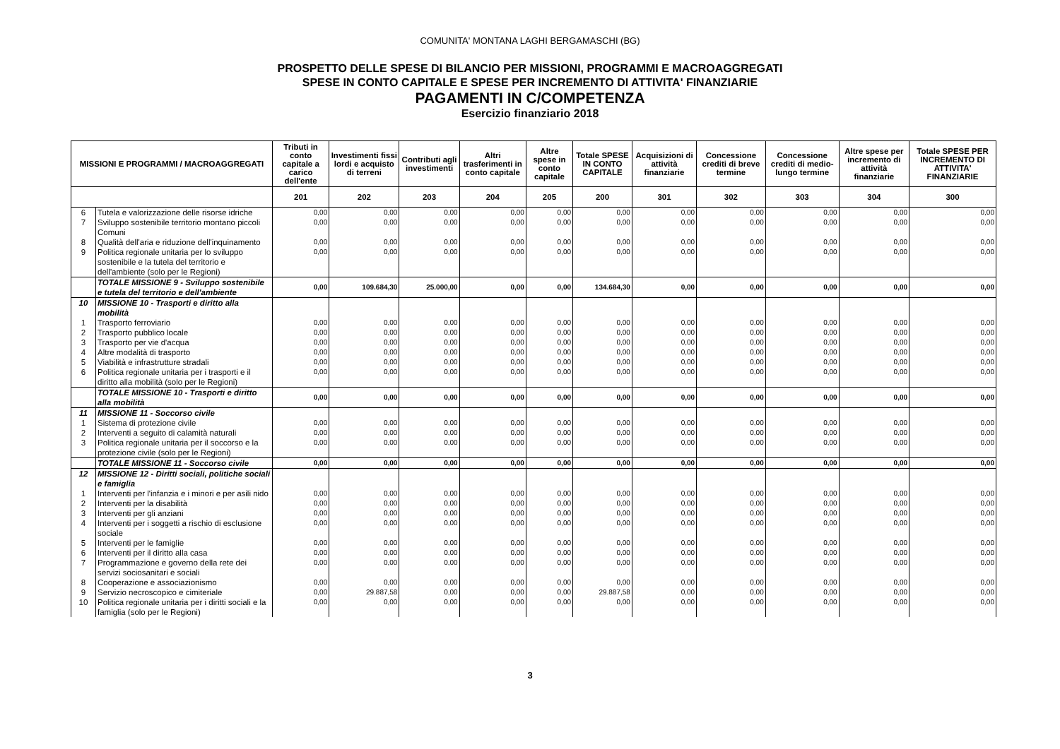COMUNITA' MONTANA LAGHI BERGAMASCHI (BG)
PROSPETTO DELLE SPESE DI BILANCIO PER MISSIONI, PROGRAMMI E MACROAGGREGATI
SPESE IN CONTO CAPITALE E SPESE PER INCREMENTO DI ATTIVITA' FINANZIARIE
PAGAMENTI IN C/COMPETENZA
Esercizio finanziario 2018
| MISSIONI E PROGRAMMI / MACROAGGREGATI | | Tributi in conto capitale a carico dell'ente | Investimenti fissi lordi e acquisto di terreni | Contributi agli investimenti | Altri trasferimenti in conto capitale | Altre spese in conto capitale | Totale SPESE IN CONTO CAPITALE | Acquisizioni di attività finanziarie | Concessione crediti di breve termine | Concessione crediti di medio-lungo termine | Altre spese per incremento di attività finanziarie | Totale SPESE PER INCREMENTO DI ATTIVITA' FINANZIARIE |
| --- | --- | --- | --- | --- | --- | --- | --- | --- | --- | --- | --- | --- |
| | | 201 | 202 | 203 | 204 | 205 | 200 | 301 | 302 | 303 | 304 | 300 |
| 6 | Tutela e valorizzazione delle risorse idriche | 0,00 | 0,00 | 0,00 | 0,00 | 0,00 | 0,00 | 0,00 | 0,00 | 0,00 | 0,00 | 0,00 |
| 7 | Sviluppo sostenibile territorio montano piccoli Comuni | 0,00 | 0,00 | 0,00 | 0,00 | 0,00 | 0,00 | 0,00 | 0,00 | 0,00 | 0,00 | 0,00 |
| 8 | Qualità dell'aria e riduzione dell'inquinamento | 0,00 | 0,00 | 0,00 | 0,00 | 0,00 | 0,00 | 0,00 | 0,00 | 0,00 | 0,00 | 0,00 |
| 9 | Politica regionale unitaria per lo sviluppo sostenibile e la tutela del territorio e dell'ambiente (solo per le Regioni) | 0,00 | 0,00 | 0,00 | 0,00 | 0,00 | 0,00 | 0,00 | 0,00 | 0,00 | 0,00 | 0,00 |
| | TOTALE MISSIONE 9 - Sviluppo sostenibile e tutela del territorio e dell'ambiente | 0,00 | 109.684,30 | 25.000,00 | 0,00 | 0,00 | 134.684,30 | 0,00 | 0,00 | 0,00 | 0,00 | 0,00 |
| 10 | MISSIONE 10 - Trasporti e diritto alla mobilità | | | | | | | | | | | |
| 1 | Trasporto ferroviario | 0,00 | 0,00 | 0,00 | 0,00 | 0,00 | 0,00 | 0,00 | 0,00 | 0,00 | 0,00 | 0,00 |
| 2 | Trasporto pubblico locale | 0,00 | 0,00 | 0,00 | 0,00 | 0,00 | 0,00 | 0,00 | 0,00 | 0,00 | 0,00 | 0,00 |
| 3 | Trasporto per vie d'acqua | 0,00 | 0,00 | 0,00 | 0,00 | 0,00 | 0,00 | 0,00 | 0,00 | 0,00 | 0,00 | 0,00 |
| 4 | Altre modalità di trasporto | 0,00 | 0,00 | 0,00 | 0,00 | 0,00 | 0,00 | 0,00 | 0,00 | 0,00 | 0,00 | 0,00 |
| 5 | Viabilità e infrastrutture stradali | 0,00 | 0,00 | 0,00 | 0,00 | 0,00 | 0,00 | 0,00 | 0,00 | 0,00 | 0,00 | 0,00 |
| 6 | Politica regionale unitaria per i trasporti e il diritto alla mobilità (solo per le Regioni) | 0,00 | 0,00 | 0,00 | 0,00 | 0,00 | 0,00 | 0,00 | 0,00 | 0,00 | 0,00 | 0,00 |
| | TOTALE MISSIONE 10 - Trasporti e diritto alla mobilità | 0,00 | 0,00 | 0,00 | 0,00 | 0,00 | 0,00 | 0,00 | 0,00 | 0,00 | 0,00 | 0,00 |
| 11 | MISSIONE 11 - Soccorso civile | | | | | | | | | | | |
| 1 | Sistema di protezione civile | 0,00 | 0,00 | 0,00 | 0,00 | 0,00 | 0,00 | 0,00 | 0,00 | 0,00 | 0,00 | 0,00 |
| 2 | Interventi a seguito di calamità naturali | 0,00 | 0,00 | 0,00 | 0,00 | 0,00 | 0,00 | 0,00 | 0,00 | 0,00 | 0,00 | 0,00 |
| 3 | Politica regionale unitaria per il soccorso e la protezione civile (solo per le Regioni) | 0,00 | 0,00 | 0,00 | 0,00 | 0,00 | 0,00 | 0,00 | 0,00 | 0,00 | 0,00 | 0,00 |
| | TOTALE MISSIONE 11 - Soccorso civile | 0,00 | 0,00 | 0,00 | 0,00 | 0,00 | 0,00 | 0,00 | 0,00 | 0,00 | 0,00 | 0,00 |
| 12 | MISSIONE 12 - Diritti sociali, politiche sociali e famiglia | | | | | | | | | | | |
| 1 | Interventi per l'infanzia e i minori e per asili nido | 0,00 | 0,00 | 0,00 | 0,00 | 0,00 | 0,00 | 0,00 | 0,00 | 0,00 | 0,00 | 0,00 |
| 2 | Interventi per la disabilità | 0,00 | 0,00 | 0,00 | 0,00 | 0,00 | 0,00 | 0,00 | 0,00 | 0,00 | 0,00 | 0,00 |
| 3 | Interventi per gli anziani | 0,00 | 0,00 | 0,00 | 0,00 | 0,00 | 0,00 | 0,00 | 0,00 | 0,00 | 0,00 | 0,00 |
| 4 | Interventi per i soggetti a rischio di esclusione sociale | 0,00 | 0,00 | 0,00 | 0,00 | 0,00 | 0,00 | 0,00 | 0,00 | 0,00 | 0,00 | 0,00 |
| 5 | Interventi per le famiglie | 0,00 | 0,00 | 0,00 | 0,00 | 0,00 | 0,00 | 0,00 | 0,00 | 0,00 | 0,00 | 0,00 |
| 6 | Interventi per il diritto alla casa | 0,00 | 0,00 | 0,00 | 0,00 | 0,00 | 0,00 | 0,00 | 0,00 | 0,00 | 0,00 | 0,00 |
| 7 | Programmazione e governo della rete dei servizi sociosanitari e sociali | 0,00 | 0,00 | 0,00 | 0,00 | 0,00 | 0,00 | 0,00 | 0,00 | 0,00 | 0,00 | 0,00 |
| 8 | Cooperazione e associazionismo | 0,00 | 0,00 | 0,00 | 0,00 | 0,00 | 0,00 | 0,00 | 0,00 | 0,00 | 0,00 | 0,00 |
| 9 | Servizio necroscopico e cimiteriale | 0,00 | 29.887,58 | 0,00 | 0,00 | 0,00 | 29.887,58 | 0,00 | 0,00 | 0,00 | 0,00 | 0,00 |
| 10 | Politica regionale unitaria per i diritti sociali e la famiglia (solo per le Regioni) | 0,00 | 0,00 | 0,00 | 0,00 | 0,00 | 0,00 | 0,00 | 0,00 | 0,00 | 0,00 | 0,00 |
3